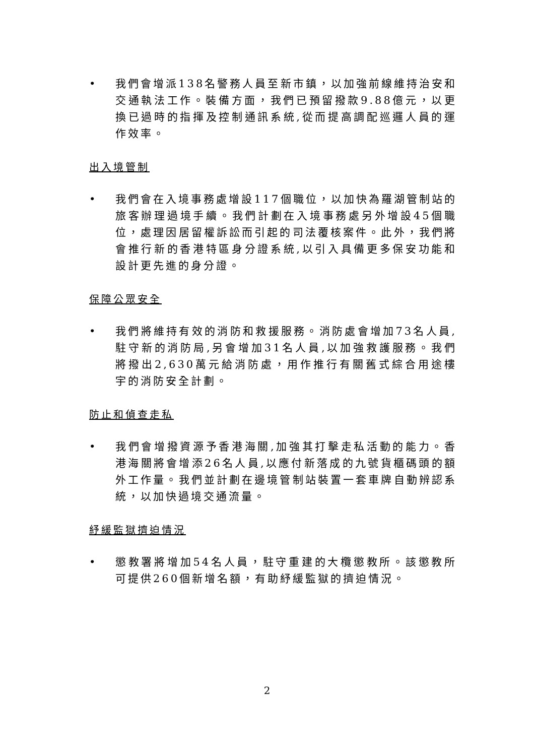• 我們會增派138名警務人員至新市鎮，以加強前線維持治安和交通執法工作。裝備方面，我們已預留撥款9.88億元，以更換已過時的指揮及控制通訊系統,從而提高調配巡邏人員的運作效率。
出入境管制
• 我們會在入境事務處增設117個職位，以加快為羅湖管制站的旅客辦理過境手續。我們計劃在入境事務處另外增設45個職位，處理因居留權訴訟而引起的司法覆核案件。此外，我們將會推行新的香港特區身分證系統,以引入具備更多保安功能和設計更先進的身分證。
保障公眾安全
• 我們將維持有效的消防和救援服務。消防處會增加73名人員,駐守新的消防局,另會增加31名人員,以加強救護服務。我們將撥出2,630萬元給消防處，用作推行有關舊式綜合用途樓宇的消防安全計劃。
防止和偵查走私
• 我們會增撥資源予香港海關,加強其打擊走私活動的能力。香港海關將會增添26名人員,以應付新落成的九號貨櫃碼頭的額外工作量。我們並計劃在邊境管制站裝置一套車牌自動辨認系統，以加快過境交通流量。
紓緩監獄擠迫情況
• 懲教署將增加54名人員，駐守重建的大欖懲教所。該懲教所可提供260個新增名額，有助紓緩監獄的擠迫情況。
2